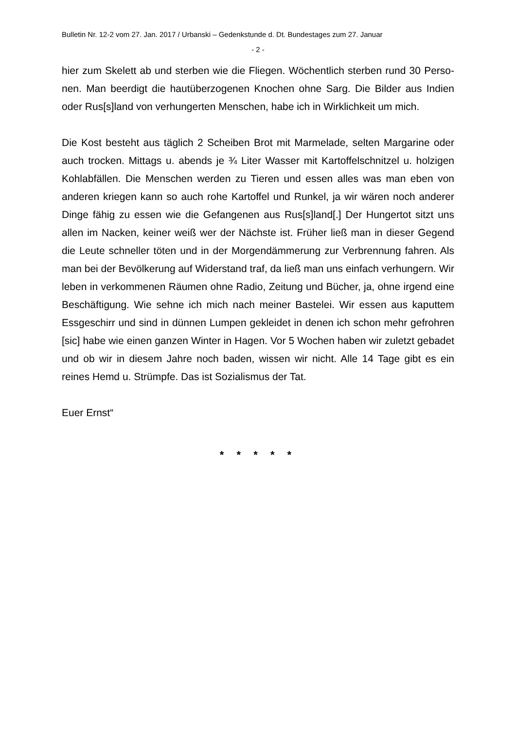Bulletin Nr. 12-2 vom 27. Jan. 2017 / Urbanski – Gedenkstunde d. Dt. Bundestages zum 27. Januar
- 2 -
hier zum Skelett ab und sterben wie die Fliegen. Wöchentlich sterben rund 30 Perso-nen. Man beerdigt die hautüberzogenen Knochen ohne Sarg. Die Bilder aus Indien oder Rus[s]land von verhungerten Menschen, habe ich in Wirklichkeit um mich.
Die Kost besteht aus täglich 2 Scheiben Brot mit Marmelade, selten Margarine oder auch trocken. Mittags u. abends je ¾ Liter Wasser mit Kartoffelschnitzel u. holzigen Kohlabfällen. Die Menschen werden zu Tieren und essen alles was man eben von anderen kriegen kann so auch rohe Kartoffel und Runkel, ja wir wären noch anderer Dinge fähig zu essen wie die Gefangenen aus Rus[s]land[.] Der Hungertot sitzt uns allen im Nacken, keiner weiß wer der Nächste ist. Früher ließ man in dieser Gegend die Leute schneller töten und in der Morgendämmerung zur Verbrennung fahren. Als man bei der Bevölkerung auf Widerstand traf, da ließ man uns einfach verhungern. Wir leben in verkommenen Räumen ohne Radio, Zeitung und Bücher, ja, ohne irgend eine Beschäftigung. Wie sehne ich mich nach meiner Bastelei. Wir essen aus kaputtem Essgeschirr und sind in dünnen Lumpen gekleidet in denen ich schon mehr gefrohren [sic] habe wie einen ganzen Winter in Hagen. Vor 5 Wochen haben wir zuletzt gebadet und ob wir in diesem Jahre noch baden, wissen wir nicht. Alle 14 Tage gibt es ein reines Hemd u. Strümpfe. Das ist Sozialismus der Tat.
Euer Ernst“
* * * * *